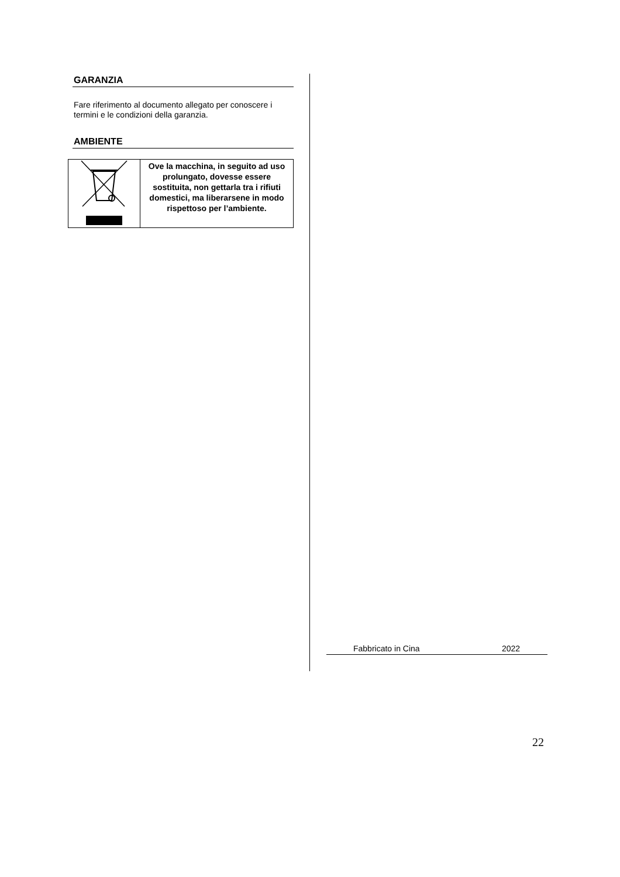GARANZIA
Fare riferimento al documento allegato per conoscere i termini e le condizioni della garanzia.
AMBIENTE
| | Ove la macchina, in seguito ad uso prolungato, dovesse essere sostituita, non gettarla tra i rifiuti domestici, ma liberarsene in modo rispettoso per l’ambiente. |
Fabbricato in Cina 2022
22